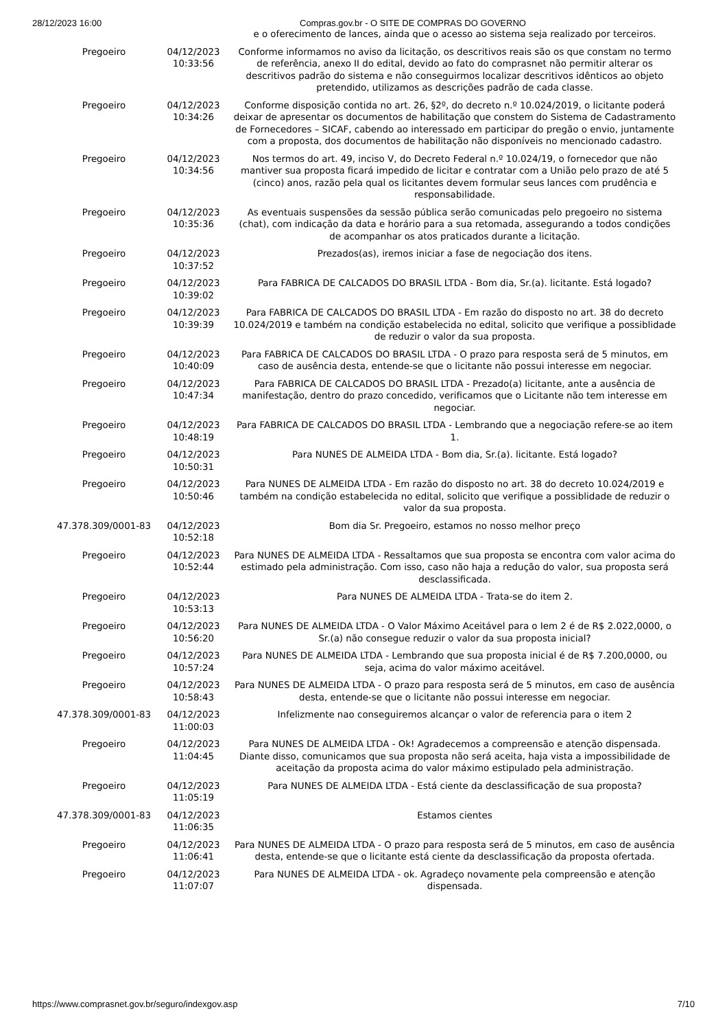28/12/2023 16:00 Compras.gov.br - O SITE DE COMPRAS DO GOVERNO
| | | e o oferecimento de lances, ainda que o acesso ao sistema seja realizado por terceiros. |
| Pregoeiro | 04/12/2023 10:33:56 | Conforme informamos no aviso da licitação, os descritivos reais são os que constam no termo de referência, anexo II do edital, devido ao fato do comprasnet não permitir alterar os descritivos padrão do sistema e não conseguirmos localizar descritivos idênticos ao objeto pretendido, utilizamos as descrições padrão de cada classe. |
| Pregoeiro | 04/12/2023 10:34:26 | Conforme disposição contida no art. 26, §2º, do decreto n.º 10.024/2019, o licitante poderá deixar de apresentar os documentos de habilitação que constem do Sistema de Cadastramento de Fornecedores – SICAF, cabendo ao interessado em participar do pregão o envio, juntamente com a proposta, dos documentos de habilitação não disponíveis no mencionado cadastro. |
| Pregoeiro | 04/12/2023 10:34:56 | Nos termos do art. 49, inciso V, do Decreto Federal n.º 10.024/19, o fornecedor que não mantiver sua proposta ficará impedido de licitar e contratar com a União pelo prazo de até 5 (cinco) anos, razão pela qual os licitantes devem formular seus lances com prudência e responsabilidade. |
| Pregoeiro | 04/12/2023 10:35:36 | As eventuais suspensões da sessão pública serão comunicadas pelo pregoeiro no sistema (chat), com indicação da data e horário para a sua retomada, assegurando a todos condições de acompanhar os atos praticados durante a licitação. |
| Pregoeiro | 04/12/2023 10:37:52 | Prezados(as), iremos iniciar a fase de negociação dos itens. |
| Pregoeiro | 04/12/2023 10:39:02 | Para FABRICA DE CALCADOS DO BRASIL LTDA - Bom dia, Sr.(a). licitante. Está logado? |
| Pregoeiro | 04/12/2023 10:39:39 | Para FABRICA DE CALCADOS DO BRASIL LTDA - Em razão do disposto no art. 38 do decreto 10.024/2019 e também na condição estabelecida no edital, solicito que verifique a possiblidade de reduzir o valor da sua proposta. |
| Pregoeiro | 04/12/2023 10:40:09 | Para FABRICA DE CALCADOS DO BRASIL LTDA - O prazo para resposta será de 5 minutos, em caso de ausência desta, entende-se que o licitante não possui interesse em negociar. |
| Pregoeiro | 04/12/2023 10:47:34 | Para FABRICA DE CALCADOS DO BRASIL LTDA - Prezado(a) licitante, ante a ausência de manifestação, dentro do prazo concedido, verificamos que o Licitante não tem interesse em negociar. |
| Pregoeiro | 04/12/2023 10:48:19 | Para FABRICA DE CALCADOS DO BRASIL LTDA - Lembrando que a negociação refere-se ao item 1. |
| Pregoeiro | 04/12/2023 10:50:31 | Para NUNES DE ALMEIDA LTDA - Bom dia, Sr.(a). licitante. Está logado? |
| Pregoeiro | 04/12/2023 10:50:46 | Para NUNES DE ALMEIDA LTDA - Em razão do disposto no art. 38 do decreto 10.024/2019 e também na condição estabelecida no edital, solicito que verifique a possiblidade de reduzir o valor da sua proposta. |
| 47.378.309/0001-83 | 04/12/2023 10:52:18 | Bom dia Sr. Pregoeiro, estamos no nosso melhor preço |
| Pregoeiro | 04/12/2023 10:52:44 | Para NUNES DE ALMEIDA LTDA - Ressaltamos que sua proposta se encontra com valor acima do estimado pela administração. Com isso, caso não haja a redução do valor, sua proposta será desclassificada. |
| Pregoeiro | 04/12/2023 10:53:13 | Para NUNES DE ALMEIDA LTDA - Trata-se do item 2. |
| Pregoeiro | 04/12/2023 10:56:20 | Para NUNES DE ALMEIDA LTDA - O Valor Máximo Aceitável para o Iem 2 é de R$ 2.022,0000, o Sr.(a) não consegue reduzir o valor da sua proposta inicial? |
| Pregoeiro | 04/12/2023 10:57:24 | Para NUNES DE ALMEIDA LTDA - Lembrando que sua proposta inicial é de R$ 7.200,0000, ou seja, acima do valor máximo aceitável. |
| Pregoeiro | 04/12/2023 10:58:43 | Para NUNES DE ALMEIDA LTDA - O prazo para resposta será de 5 minutos, em caso de ausência desta, entende-se que o licitante não possui interesse em negociar. |
| 47.378.309/0001-83 | 04/12/2023 11:00:03 | Infelizmente nao conseguiremos alcançar o valor de referencia para o item 2 |
| Pregoeiro | 04/12/2023 11:04:45 | Para NUNES DE ALMEIDA LTDA - Ok! Agradecemos a compreensão e atenção dispensada. Diante disso, comunicamos que sua proposta não será aceita, haja vista a impossibilidade de aceitação da proposta acima do valor máximo estipulado pela administração. |
| Pregoeiro | 04/12/2023 11:05:19 | Para NUNES DE ALMEIDA LTDA - Está ciente da desclassificação de sua proposta? |
| 47.378.309/0001-83 | 04/12/2023 11:06:35 | Estamos cientes |
| Pregoeiro | 04/12/2023 11:06:41 | Para NUNES DE ALMEIDA LTDA - O prazo para resposta será de 5 minutos, em caso de ausência desta, entende-se que o licitante está ciente da desclassificação da proposta ofertada. |
| Pregoeiro | 04/12/2023 11:07:07 | Para NUNES DE ALMEIDA LTDA - ok. Agradeço novamente pela compreensão e atenção dispensada. |
https://www.comprasnet.gov.br/seguro/indexgov.asp 7/10